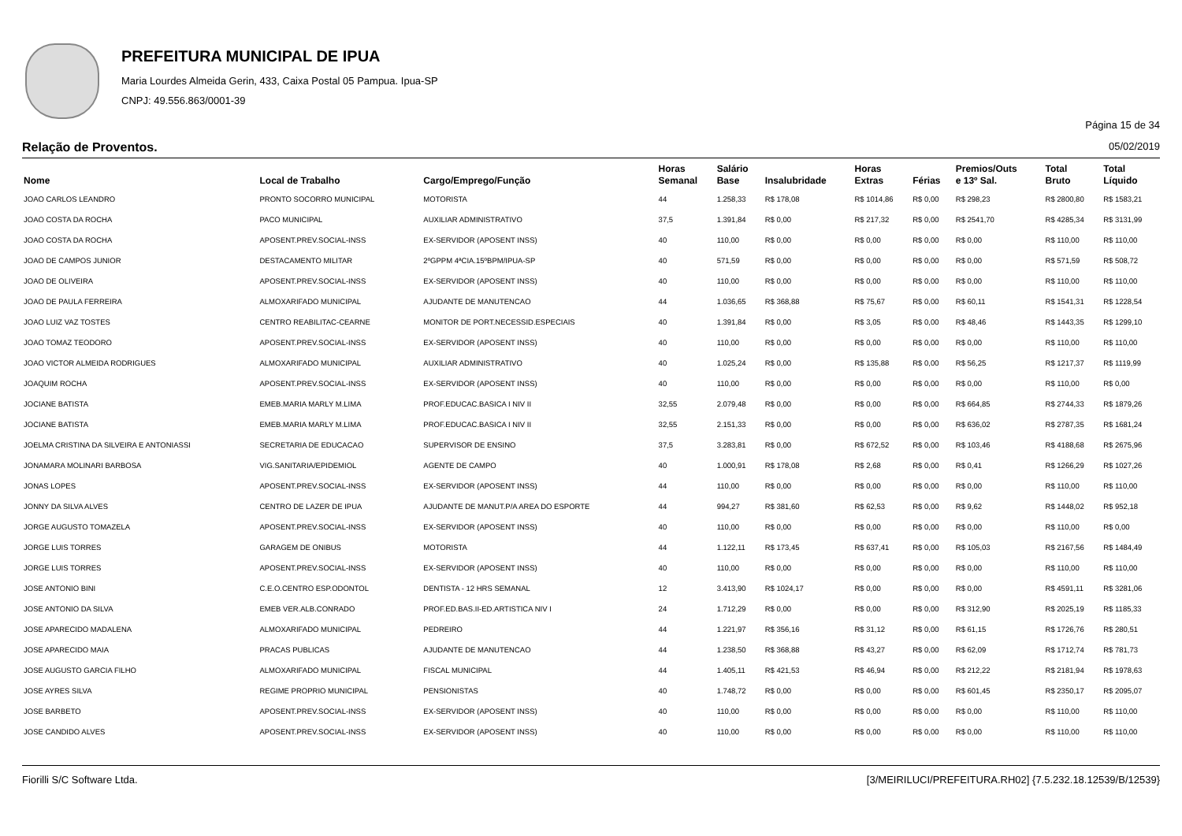PREFEITURA MUNICIPAL DE IPUA
Maria Lourdes Almeida Gerin, 433, Caixa Postal 05 Pampua. Ipua-SP
CNPJ: 49.556.863/0001-39
Página 15 de 34
Relação de Proventos. 05/02/2019
| Nome | Local de Trabalho | Cargo/Emprego/Função | Horas Semanal | Salário Base | Insalubridade | Horas Extras | Férias | Premios/Outs e 13º Sal. | Total Bruto | Total Líquido |
| --- | --- | --- | --- | --- | --- | --- | --- | --- | --- | --- |
| JOAO CARLOS LEANDRO | PRONTO SOCORRO MUNICIPAL | MOTORISTA | 44 | 1.258,33 | R$ 178,08 | R$ 1014,86 | R$ 0,00 | R$ 298,23 | R$ 2800,80 | R$ 1583,21 |
| JOAO COSTA DA ROCHA | PACO MUNICIPAL | AUXILIAR ADMINISTRATIVO | 37,5 | 1.391,84 | R$ 0,00 | R$ 217,32 | R$ 0,00 | R$ 2541,70 | R$ 4285,34 | R$ 3131,99 |
| JOAO COSTA DA ROCHA | APOSENT.PREV.SOCIAL-INSS | EX-SERVIDOR (APOSENT INSS) | 40 | 110,00 | R$ 0,00 | R$ 0,00 | R$ 0,00 | R$ 0,00 | R$ 110,00 | R$ 110,00 |
| JOAO DE CAMPOS JUNIOR | DESTACAMENTO MILITAR | 2ºGPPM 4ªCIA.15ºBPM/IPUA-SP | 40 | 571,59 | R$ 0,00 | R$ 0,00 | R$ 0,00 | R$ 0,00 | R$ 571,59 | R$ 508,72 |
| JOAO DE OLIVEIRA | APOSENT.PREV.SOCIAL-INSS | EX-SERVIDOR (APOSENT INSS) | 40 | 110,00 | R$ 0,00 | R$ 0,00 | R$ 0,00 | R$ 0,00 | R$ 110,00 | R$ 110,00 |
| JOAO DE PAULA FERREIRA | ALMOXARIFADO MUNICIPAL | AJUDANTE DE MANUTENCAO | 44 | 1.036,65 | R$ 368,88 | R$ 75,67 | R$ 0,00 | R$ 60,11 | R$ 1541,31 | R$ 1228,54 |
| JOAO LUIZ VAZ TOSTES | CENTRO REABILITAC-CEARNE | MONITOR DE PORT.NECESSID.ESPECIAIS | 40 | 1.391,84 | R$ 0,00 | R$ 3,05 | R$ 0,00 | R$ 48,46 | R$ 1443,35 | R$ 1299,10 |
| JOAO TOMAZ TEODORO | APOSENT.PREV.SOCIAL-INSS | EX-SERVIDOR (APOSENT INSS) | 40 | 110,00 | R$ 0,00 | R$ 0,00 | R$ 0,00 | R$ 0,00 | R$ 110,00 | R$ 110,00 |
| JOAO VICTOR ALMEIDA RODRIGUES | ALMOXARIFADO MUNICIPAL | AUXILIAR ADMINISTRATIVO | 40 | 1.025,24 | R$ 0,00 | R$ 135,88 | R$ 0,00 | R$ 56,25 | R$ 1217,37 | R$ 1119,99 |
| JOAQUIM ROCHA | APOSENT.PREV.SOCIAL-INSS | EX-SERVIDOR (APOSENT INSS) | 40 | 110,00 | R$ 0,00 | R$ 0,00 | R$ 0,00 | R$ 0,00 | R$ 110,00 | R$ 0,00 |
| JOCIANE BATISTA | EMEB.MARIA MARLY M.LIMA | PROF.EDUCAC.BASICA I NIV II | 32,55 | 2.079,48 | R$ 0,00 | R$ 0,00 | R$ 0,00 | R$ 664,85 | R$ 2744,33 | R$ 1879,26 |
| JOCIANE BATISTA | EMEB.MARIA MARLY M.LIMA | PROF.EDUCAC.BASICA I NIV II | 32,55 | 2.151,33 | R$ 0,00 | R$ 0,00 | R$ 0,00 | R$ 636,02 | R$ 2787,35 | R$ 1681,24 |
| JOELMA CRISTINA DA SILVEIRA E ANTONIASSI | SECRETARIA DE EDUCACAO | SUPERVISOR DE ENSINO | 37,5 | 3.283,81 | R$ 0,00 | R$ 672,52 | R$ 0,00 | R$ 103,46 | R$ 4188,68 | R$ 2675,96 |
| JONAMARA MOLINARI BARBOSA | VIG.SANITARIA/EPIDEMIOL | AGENTE DE CAMPO | 40 | 1.000,91 | R$ 178,08 | R$ 2,68 | R$ 0,00 | R$ 0,41 | R$ 1266,29 | R$ 1027,26 |
| JONAS LOPES | APOSENT.PREV.SOCIAL-INSS | EX-SERVIDOR (APOSENT INSS) | 44 | 110,00 | R$ 0,00 | R$ 0,00 | R$ 0,00 | R$ 0,00 | R$ 110,00 | R$ 110,00 |
| JONNY DA SILVA ALVES | CENTRO DE LAZER DE IPUA | AJUDANTE DE MANUT.P/A AREA DO ESPORTE | 44 | 994,27 | R$ 381,60 | R$ 62,53 | R$ 0,00 | R$ 9,62 | R$ 1448,02 | R$ 952,18 |
| JORGE AUGUSTO TOMAZELA | APOSENT.PREV.SOCIAL-INSS | EX-SERVIDOR (APOSENT INSS) | 40 | 110,00 | R$ 0,00 | R$ 0,00 | R$ 0,00 | R$ 0,00 | R$ 110,00 | R$ 0,00 |
| JORGE LUIS TORRES | GARAGEM DE ONIBUS | MOTORISTA | 44 | 1.122,11 | R$ 173,45 | R$ 637,41 | R$ 0,00 | R$ 105,03 | R$ 2167,56 | R$ 1484,49 |
| JORGE LUIS TORRES | APOSENT.PREV.SOCIAL-INSS | EX-SERVIDOR (APOSENT INSS) | 40 | 110,00 | R$ 0,00 | R$ 0,00 | R$ 0,00 | R$ 0,00 | R$ 110,00 | R$ 110,00 |
| JOSE ANTONIO BINI | C.E.O.CENTRO ESP.ODONTOL | DENTISTA - 12 HRS SEMANAL | 12 | 3.413,90 | R$ 1024,17 | R$ 0,00 | R$ 0,00 | R$ 0,00 | R$ 4591,11 | R$ 3281,06 |
| JOSE ANTONIO DA SILVA | EMEB VER.ALB.CONRADO | PROF.ED.BAS.II-ED.ARTISTICA NIV I | 24 | 1.712,29 | R$ 0,00 | R$ 0,00 | R$ 0,00 | R$ 312,90 | R$ 2025,19 | R$ 1185,33 |
| JOSE APARECIDO MADALENA | ALMOXARIFADO MUNICIPAL | PEDREIRO | 44 | 1.221,97 | R$ 356,16 | R$ 31,12 | R$ 0,00 | R$ 61,15 | R$ 1726,76 | R$ 280,51 |
| JOSE APARECIDO MAIA | PRACAS PUBLICAS | AJUDANTE DE MANUTENCAO | 44 | 1.238,50 | R$ 368,88 | R$ 43,27 | R$ 0,00 | R$ 62,09 | R$ 1712,74 | R$ 781,73 |
| JOSE AUGUSTO GARCIA FILHO | ALMOXARIFADO MUNICIPAL | FISCAL MUNICIPAL | 44 | 1.405,11 | R$ 421,53 | R$ 46,94 | R$ 0,00 | R$ 212,22 | R$ 2181,94 | R$ 1978,63 |
| JOSE AYRES SILVA | REGIME PROPRIO MUNICIPAL | PENSIONISTAS | 40 | 1.748,72 | R$ 0,00 | R$ 0,00 | R$ 0,00 | R$ 601,45 | R$ 2350,17 | R$ 2095,07 |
| JOSE BARBETO | APOSENT.PREV.SOCIAL-INSS | EX-SERVIDOR (APOSENT INSS) | 40 | 110,00 | R$ 0,00 | R$ 0,00 | R$ 0,00 | R$ 0,00 | R$ 110,00 | R$ 110,00 |
| JOSE CANDIDO ALVES | APOSENT.PREV.SOCIAL-INSS | EX-SERVIDOR (APOSENT INSS) | 40 | 110,00 | R$ 0,00 | R$ 0,00 | R$ 0,00 | R$ 0,00 | R$ 110,00 | R$ 110,00 |
Fiorilli S/C Software Ltda. [3/MEIRILUCI/PREFEITURA.RH02] {7.5.232.18.12539/B/12539}